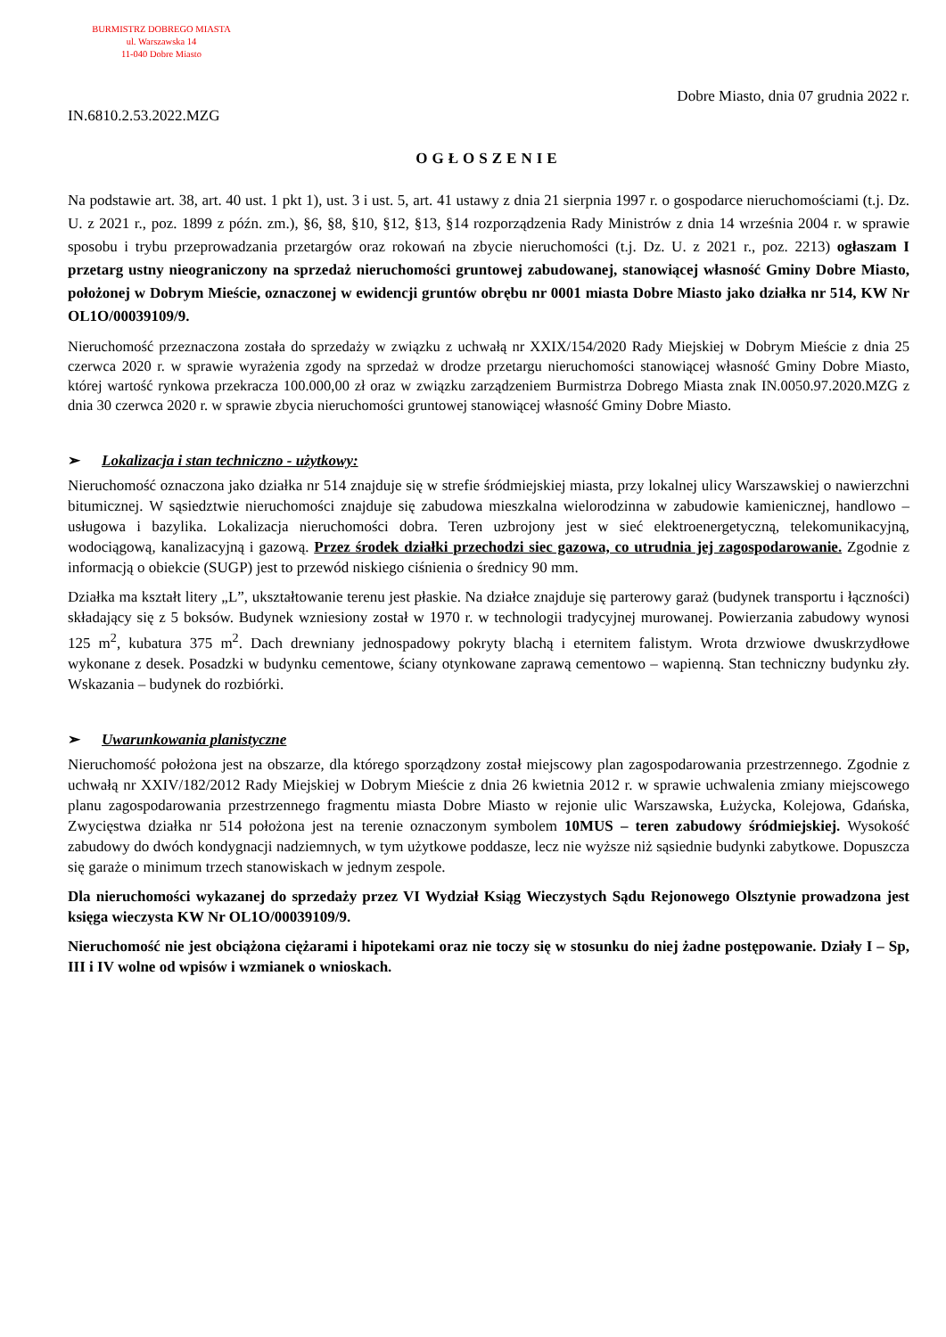BURMISTRZ DOBREGO MIASTA
ul. Warszawska 14
11-040 Dobre Miasto
Dobre Miasto, dnia 07 grudnia 2022 r.
IN.6810.2.53.2022.MZG
OGŁOSZENIE
Na podstawie art. 38, art. 40 ust. 1 pkt 1), ust. 3 i ust. 5, art. 41 ustawy z dnia 21 sierpnia 1997 r. o gospodarce nieruchomościami (t.j. Dz. U. z 2021 r., poz. 1899 z późn. zm.), §6, §8, §10, §12, §13, §14 rozporządzenia Rady Ministrów z dnia 14 września 2004 r. w sprawie sposobu i trybu przeprowadzania przetargów oraz rokowań na zbycie nieruchomości (t.j. Dz. U. z 2021 r., poz. 2213) ogłaszam I przetarg ustny nieograniczony na sprzedaż nieruchomości gruntowej zabudowanej, stanowiącej własność Gminy Dobre Miasto, położonej w Dobrym Mieście, oznaczonej w ewidencji gruntów obrębu nr 0001 miasta Dobre Miasto jako działka nr 514, KW Nr OL1O/00039109/9.
Nieruchomość przeznaczona została do sprzedaży w związku z uchwałą nr XXIX/154/2020 Rady Miejskiej w Dobrym Mieście z dnia 25 czerwca 2020 r. w sprawie wyrażenia zgody na sprzedaż w drodze przetargu nieruchomości stanowiącej własność Gminy Dobre Miasto, której wartość rynkowa przekracza 100.000,00 zł oraz w związku zarządzeniem Burmistrza Dobrego Miasta znak IN.0050.97.2020.MZG z dnia 30 czerwca 2020 r. w sprawie zbycia nieruchomości gruntowej stanowiącej własność Gminy Dobre Miasto.
➢ Lokalizacja i stan techniczno - użytkowy:
Nieruchomość oznaczona jako działka nr 514 znajduje się w strefie śródmiejskiej miasta, przy lokalnej ulicy Warszawskiej o nawierzchni bitumicznej. W sąsiedztwie nieruchomości znajduje się zabudowa mieszkalna wielorodzinna w zabudowie kamienicznej, handlowo – usługowa i bazylika. Lokalizacja nieruchomości dobra. Teren uzbrojony jest w sieć elektroenergetyczną, telekomunikacyjną, wodociągową, kanalizacyjną i gazową. Przez środek działki przechodzi siec gazowa, co utrudnia jej zagospodarowanie. Zgodnie z informacją o obiekcie (SUGP) jest to przewód niskiego ciśnienia o średnicy 90 mm.
Działka ma kształt litery „L”, ukształtowanie terenu jest płaskie. Na działce znajduje się parterowy garaż (budynek transportu i łączności) składający się z 5 boksów. Budynek wzniesiony został w 1970 r. w technologii tradycyjnej murowanej. Powierzania zabudowy wynosi 125 m<sup>2</sup>, kubatura 375 m<sup>2</sup>. Dach drewniany jednospadowy pokryty blachą i eternitem falistym. Wrota drzwiowe dwuskrzydłowe wykonane z desek. Posadzki w budynku cementowe, ściany otynkowane zaprawą cementowo – wapienną. Stan techniczny budynku zły. Wskazania – budynek do rozbiórki.
➢ Uwarunkowania planistyczne
Nieruchomość położona jest na obszarze, dla którego sporządzony został miejscowy plan zagospodarowania przestrzennego. Zgodnie z uchwałą nr XXIV/182/2012 Rady Miejskiej w Dobrym Mieście z dnia 26 kwietnia 2012 r. w sprawie uchwalenia zmiany miejscowego planu zagospodarowania przestrzennego fragmentu miasta Dobre Miasto w rejonie ulic Warszawska, Łużycka, Kolejowa, Gdańska, Zwycięstwa działka nr 514 położona jest na terenie oznaczonym symbolem 10MUS – teren zabudowy śródmiejskiej. Wysokość zabudowy do dwóch kondygnacji nadziemnych, w tym użytkowe poddasze, lecz nie wyższe niż sąsiednie budynki zabytkowe. Dopuszcza się garaże o minimum trzech stanowiskach w jednym zespole.
Dla nieruchomości wykazanej do sprzedaży przez VI Wydział Ksiąg Wieczystych Sądu Rejonowego Olsztynie prowadzona jest księga wieczysta KW Nr OL1O/00039109/9.
Nieruchomość nie jest obciążona ciężarami i hipotekami oraz nie toczy się w stosunku do niej żadne postępowanie. Działy I – Sp, III i IV wolne od wpisów i wzmianek o wnioskach.